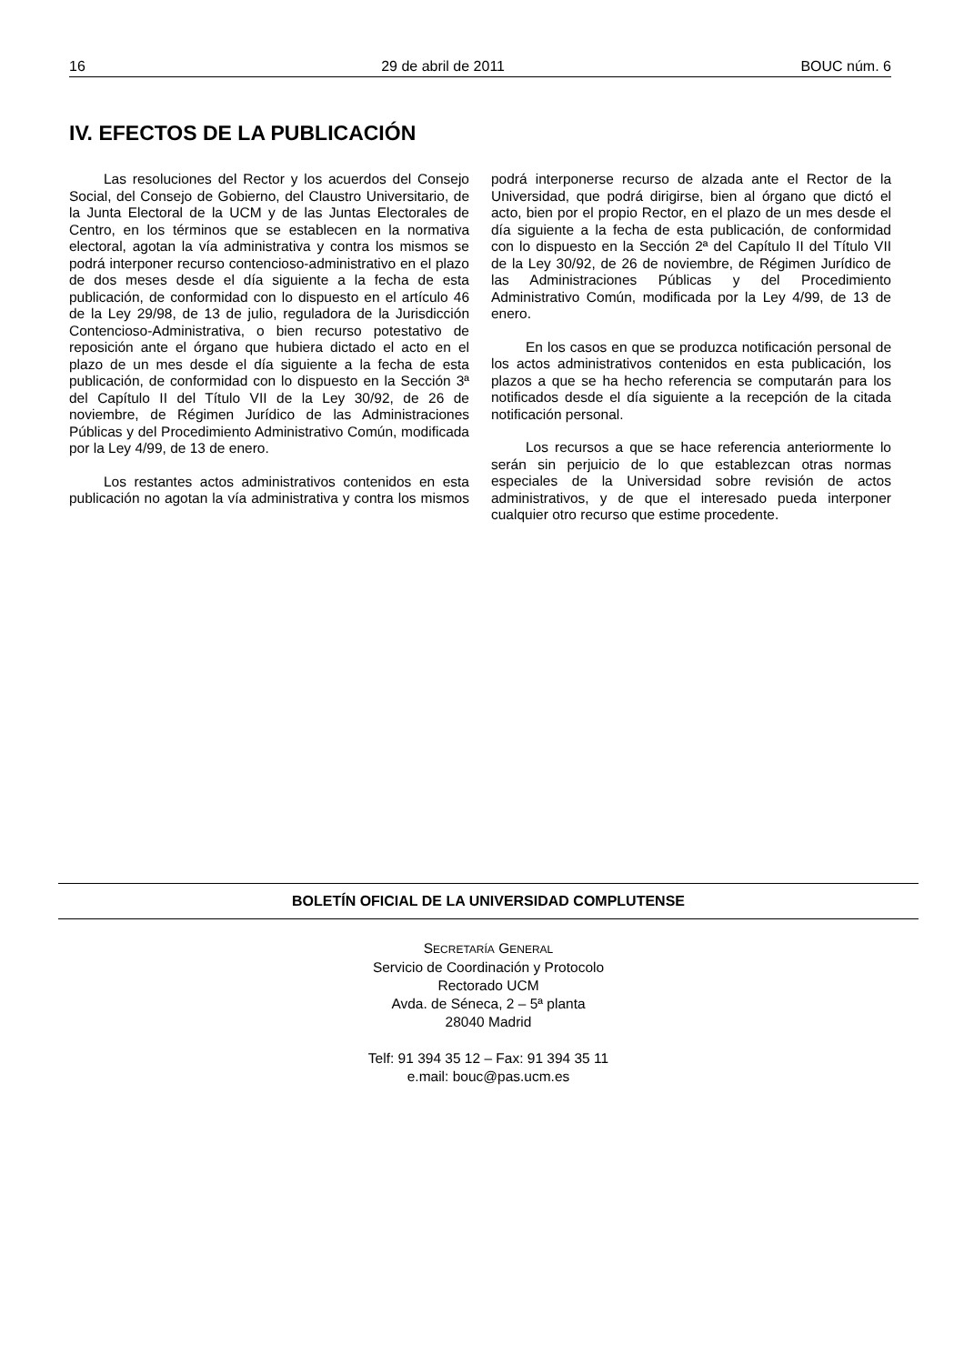16 29 de abril de 2011 BOUC núm. 6
IV. EFECTOS DE LA PUBLICACIÓN
Las resoluciones del Rector y los acuerdos del Consejo Social, del Consejo de Gobierno, del Claustro Universitario, de la Junta Electoral de la UCM y de las Juntas Electorales de Centro, en los términos que se establecen en la normativa electoral, agotan la vía administrativa y contra los mismos se podrá interponer recurso contencioso-administrativo en el plazo de dos meses desde el día siguiente a la fecha de esta publicación, de conformidad con lo dispuesto en el artículo 46 de la Ley 29/98, de 13 de julio, reguladora de la Jurisdicción Contencioso-Administrativa, o bien recurso potestativo de reposición ante el órgano que hubiera dictado el acto en el plazo de un mes desde el día siguiente a la fecha de esta publicación, de conformidad con lo dispuesto en la Sección 3ª del Capítulo II del Título VII de la Ley 30/92, de 26 de noviembre, de Régimen Jurídico de las Administraciones Públicas y del Procedimiento Administrativo Común, modificada por la Ley 4/99, de 13 de enero.
Los restantes actos administrativos contenidos en esta publicación no agotan la vía administrativa y contra los mismos podrá interponerse recurso de alzada ante el Rector de la Universidad, que podrá dirigirse, bien al órgano que dictó el acto, bien por el propio Rector, en el plazo de un mes desde el día siguiente a la fecha de esta publicación, de conformidad con lo dispuesto en la Sección 2ª del Capítulo II del Título VII de la Ley 30/92, de 26 de noviembre, de Régimen Jurídico de las Administraciones Públicas y del Procedimiento Administrativo Común, modificada por la Ley 4/99, de 13 de enero.
En los casos en que se produzca notificación personal de los actos administrativos contenidos en esta publicación, los plazos a que se ha hecho referencia se computarán para los notificados desde el día siguiente a la recepción de la citada notificación personal.
Los recursos a que se hace referencia anteriormente lo serán sin perjuicio de lo que establezcan otras normas especiales de la Universidad sobre revisión de actos administrativos, y de que el interesado pueda interponer cualquier otro recurso que estime procedente.
BOLETÍN OFICIAL DE LA UNIVERSIDAD COMPLUTENSE
SECRETARÍA GENERAL
Servicio de Coordinación y Protocolo
Rectorado UCM
Avda. de Séneca, 2 – 5ª planta
28040 Madrid
Telf: 91 394 35 12 – Fax: 91 394 35 11
e.mail: bouc@pas.ucm.es